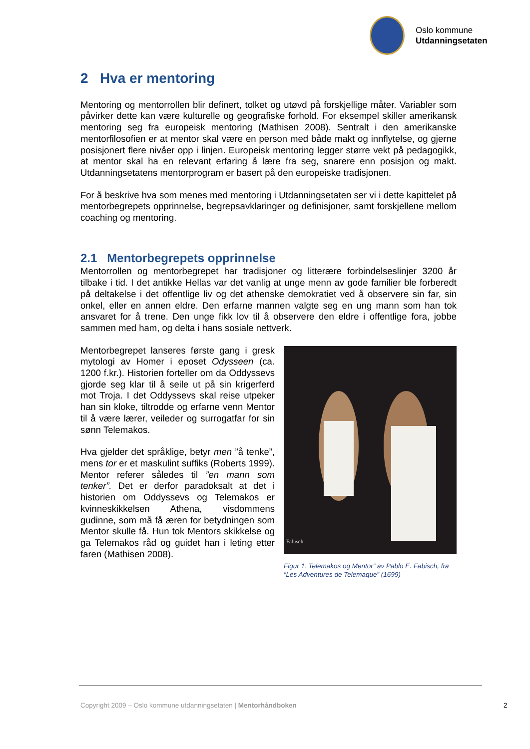Oslo kommune
Utdanningsetaten
2 Hva er mentoring
Mentoring og mentorrollen blir definert, tolket og utøvd på forskjellige måter. Variabler som påvirker dette kan være kulturelle og geografiske forhold. For eksempel skiller amerikansk mentoring seg fra europeisk mentoring (Mathisen 2008). Sentralt i den amerikanske mentorfilosofien er at mentor skal være en person med både makt og innflytelse, og gjerne posisjonert flere nivåer opp i linjen. Europeisk mentoring legger større vekt på pedagogikk, at mentor skal ha en relevant erfaring å lære fra seg, snarere enn posisjon og makt. Utdanningsetatens mentorprogram er basert på den europeiske tradisjonen.
For å beskrive hva som menes med mentoring i Utdanningsetaten ser vi i dette kapittelet på mentorbegrepets opprinnelse, begrepsavklaringer og definisjoner, samt forskjellene mellom coaching og mentoring.
2.1 Mentorbegrepets opprinnelse
Mentorrollen og mentorbegrepet har tradisjoner og litterære forbindelseslinjer 3200 år tilbake i tid. I det antikke Hellas var det vanlig at unge menn av gode familier ble forberedt på deltakelse i det offentlige liv og det athenske demokratiet ved å observere sin far, sin onkel, eller en annen eldre. Den erfarne mannen valgte seg en ung mann som han tok ansvaret for å trene. Den unge fikk lov til å observere den eldre i offentlige fora, jobbe sammen med ham, og delta i hans sosiale nettverk.
Mentorbegrepet lanseres første gang i gresk mytologi av Homer i eposet Odysseen (ca. 1200 f.kr.). Historien forteller om da Oddyssevs gjorde seg klar til å seile ut på sin krigerferd mot Troja. I det Oddyssevs skal reise utpeker han sin kloke, tiltrodde og erfarne venn Mentor til å være lærer, veileder og surrogatfar for sin sønn Telemakos.
Hva gjelder det språklige, betyr men ”å tenke”, mens tor er et maskulint suffiks (Roberts 1999). Mentor referer således til ”en mann som tenker”. Det er derfor paradoksalt at det i historien om Oddyssevs og Telemakos er kvinneskikkelsen Athena, visdommens gudinne, som må få æren for betydningen som Mentor skulle få. Hun tok Mentors skikkelse og ga Telemakos råd og guidet han i leting etter faren (Mathisen 2008).
Fabisch
Figur 1: Telemakos og Mentor” av Pablo E. Fabisch, fra “Les Adventures de Telemaque” (1699)
Copyright 2009 – Oslo kommune utdanningsetaten | Mentorhåndboken
2